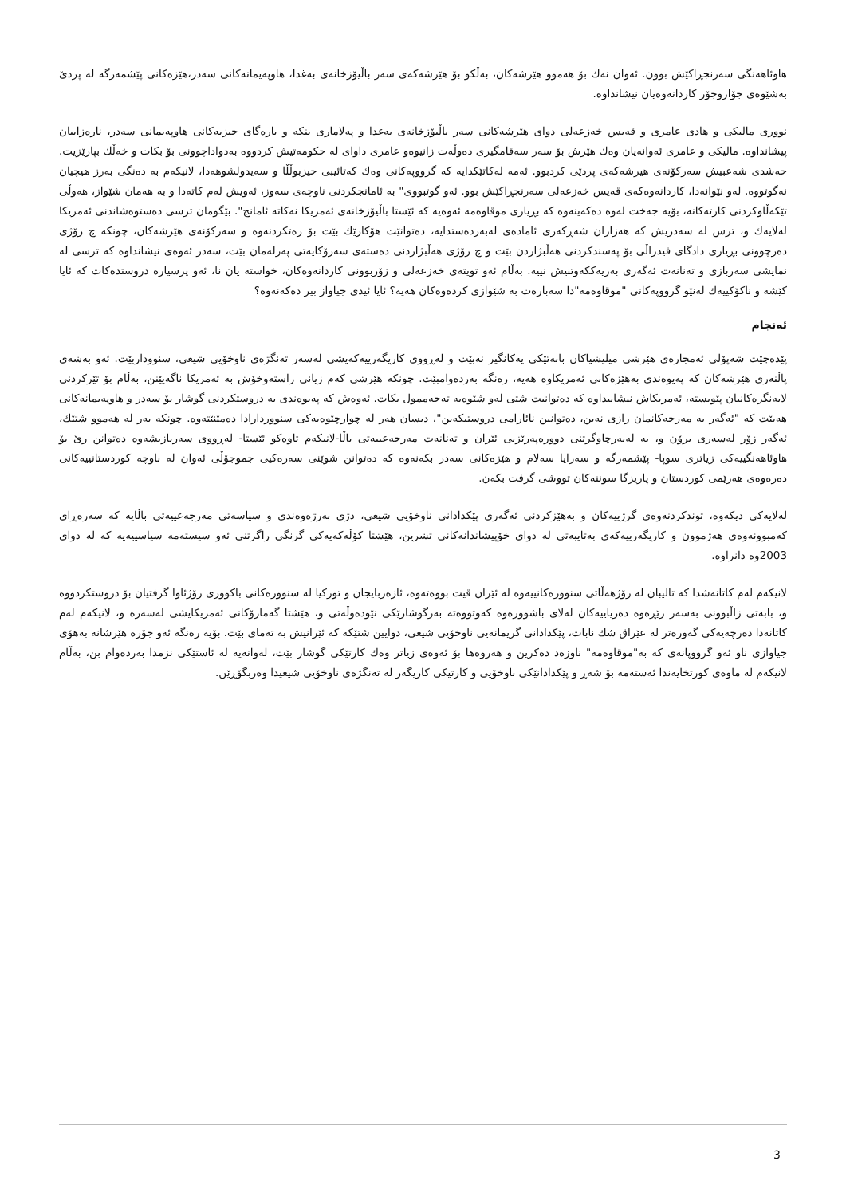هاوئاهەنگی سەرنجڕاکێش بوون. ئەوان نەك بۆ هەموو هێرشەکان، بەڵکو بۆ هێرشەکەی سەر باڵیۆزخانەی بەغدا، هاوپەیمانەکانی سەدر،هێزەکانی پێشمەرگە لە پردێ بەشێوەی جۆاروجۆر کاردانەوەیان نیشانداوە.
نووری مالیکی و هادی عامری و قەیس خەزعەلی دوای هێرشەکانی سەر باڵیۆزخانەی بەغدا و پەلاماری بنکە و بارەگای حیزبەکانی هاوپەیمانی سەدر، نارەزاییان پیشانداوە. مالیکی و عامری ئەوانەیان وەك هێرش بۆ سەر سەقامگیری دەوڵەت زانیوەو عامری داوای لە حکومەتیش کردووە بەدواداچوونی بۆ بکات و خەڵك بپارێزیت. حەشدی شەعبیش سەرکۆنەی هیرشەکەی پردێی کردبوو. ئەمە لەکاتێکدایە کە گرووپەکانی وەك کەتائیبی حیزبوڵڵا و سەیدولشوهەدا، لانیکەم بە دەنگی بەرز هیچیان نەگوتووە. لەو نێوانەدا، کاردانەوەکەی قەیس خەزعەلی سەرنجڕاکێش بوو. ئەو گوتبووی" بە ئامانجکردنی ناوچەی سەوز، ئەویش لەم کاتەدا و بە هەمان شێواز، هەوڵی تێکەڵاوکردنی کارتەکانە، بۆیە جەخت لەوە دەکەینەوە کە بڕیاری موقاوەمە ئەوەیە کە ئێستا باڵیۆزخانەی ئەمریکا نەکاتە ئامانج". بێگومان ترسی دەستوەشاندنی ئەمریکا لەلایەك و، ترس لە سەدریش کە هەزاران شەڕکەری ئامادەی لەبەردەستدایە، دەتوانێت هۆکارێك بێت بۆ رەتکردنەوە و سەرکۆنەی هێرشەکان، چونکە چ رۆژی دەرچوونی بڕیاری دادگای فیدراڵی بۆ پەسندکردنی هەڵبژاردن بێت و چ رۆژی هەڵبژاردنی دەستەی سەرۆکایەتی پەرلەمان بێت، سەدر ئەوەی نیشانداوە کە ترسی لە نمایشی سەربازی و تەنانەت ئەگەری بەریەککەوتنیش نییە. بەڵام ئەو تویتەی خەزعەلی و زۆربوونی کاردانەوەکان، خواستە یان نا، ئەو پرسیارە دروستدەکات کە ئایا کێشە و ناکۆکییەك لەنێو گرووپەکانی "موقاوەمە"دا سەبارەت بە شێوازی کردەوەکان هەیە؟ ئایا ئیدی جیاواز بیر دەکەنەوە؟
ئەنجام
پێدەچێت شەپۆلی ئەمجارەی هێرشی میلیشیاکان بابەتێکی یەکانگیر نەبێت و لەڕووی کاریگەرییەکەیشی لەسەر تەنگژەی ناوخۆیی شیعی، سنووداربێت. ئەو بەشەی پاڵنەری هێرشەکان کە پەیوەندی بەهێزەکانی ئەمریکاوە هەیە، رەنگە بەردەوامبێت. چونکە هێرشی کەم زیانی راستەوخۆش بە ئەمریکا ناگەیێنن، بەڵام بۆ تێرکردنی لایەنگرەکانیان پێویستە، ئەمریکاش نیشانیداوە کە دەتوانیت شتی لەو شێوەیە تەحەممول بکات. ئەوەش کە پەیوەندی بە دروستکردنی گوشار بۆ سەدر و هاوپەیمانەکانی هەبێت کە "ئەگەر بە مەرجەکانمان رازی نەبن، دەتوانین نائارامی دروستبکەین"، دیسان هەر لە چوارچێوەیەکی سنووردارادا دەمێنێتەوە. چونکە بەر لە هەموو شتێك، ئەگەر زۆر لەسەری برۆن و، بە لەبەرچاوگرتنی دوورەپەرێزیی ئێران و تەنانەت مەرجەعییەتی باڵا-لانیکەم تاوەکو ئێستا- لەڕووی سەربازیشەوە دەتوانن رێ بۆ هاوئاهەنگییەکی زیاتری سوپا- پێشمەرگە و سەرایا سەلام و هێزەکانی سەدر بکەنەوە کە دەتوانن شوێنی سەرەکیی جموجۆڵی ئەوان لە ناوچە کوردستانییەکانی دەرەوەی هەرێمی کوردستان و پاریزگا سوننەکان تووشی گرفت بکەن.
لەلایەکی دیکەوە، توندکردنەوەی گرژییەکان و بەهێزکردنی ئەگەری پێکدادانی ناوخۆیی شیعی، دژی بەرژەوەندی و سیاسەتی مەرجەعییەتی باڵایە کە سەرەڕای کەمبوونەوەی هەژموون و کاریگەرییەکەی بەتایبەتی لە دوای خۆپیشاندانەکانی تشرین، هێشتا کۆڵەکەیەکی گرنگی راگرتنی ئەو سیستەمە سیاسییەیە کە لە دوای 2003وە دانراوە.
لانیکەم لەم کاتانەشدا کە تالیبان لە رۆژهەڵاتی سنوورەکانییەوە لە ئێران قیت بووەتەوە، ئازەربایجان و تورکیا لە سنوورەکانی باکووری رۆژئاوا گرفتیان بۆ دروستکردووە و، بابەتی زاڵبوونی بەسەر رێڕەوە دەریاییەکان لەلای باشوورەوە کەوتووەتە بەرگوشارێکی نێودەوڵەتی و، هێشتا گەمارۆکانی ئەمریکایشی لەسەرە و، لانیکەم لەم کاتانەدا دەرچەیەکی گەورەتر لە عێراق شك نابات، پێکدادانی گریمانەیی ناوخۆیی شیعی، دوایین شتێکە کە ئێرانیش بە تەمای بێت. بۆیە رەنگە ئەو جۆرە هێرشانە بەهۆی جیاوازی ناو ئەو گرووپانەی کە بە"موقاوەمە" ناوزەد دەکرین و هەروەها بۆ ئەوەی زیاتر وەك کارتێکی گوشار بێت، لەوانەیە لە ئاستێکی نزمدا بەردەوام بن، بەڵام لانیکەم لە ماوەی کورتخایەندا ئەستەمە بۆ شەڕ و پێکدادانێکی ناوخۆیی و کارتیکی کاریگەر لە تەنگژەی ناوخۆیی شیعیدا وەربگۆڕێن.
3